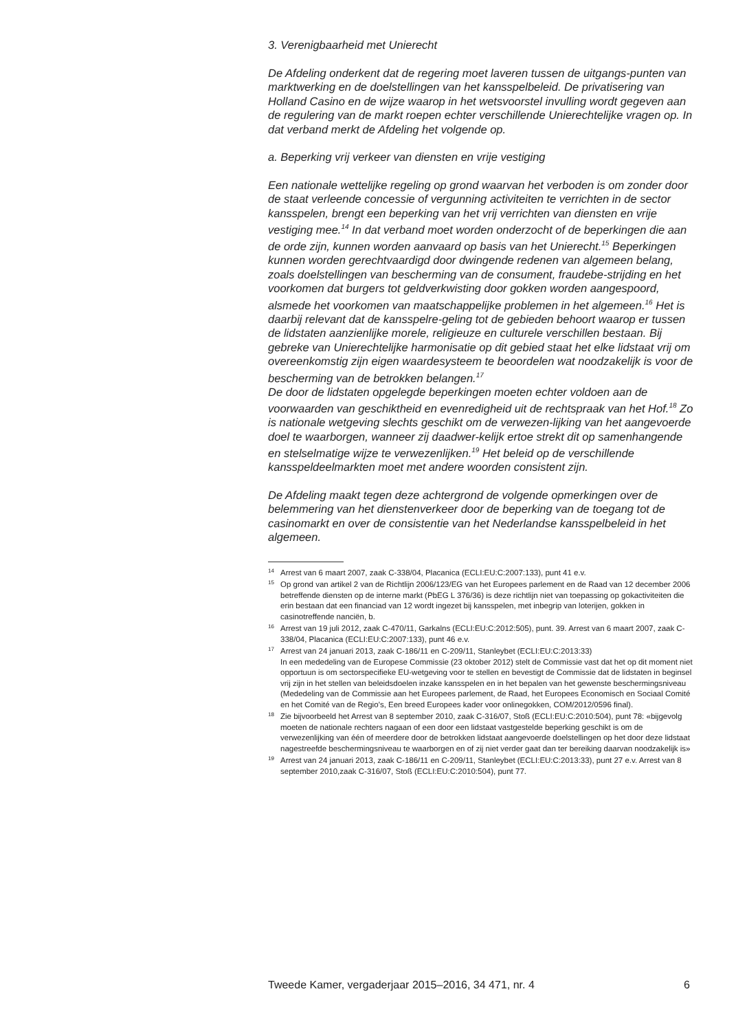3. Verenigbaarheid met Unierecht
De Afdeling onderkent dat de regering moet laveren tussen de uitgangs-punten van marktwerking en de doelstellingen van het kansspelbeleid. De privatisering van Holland Casino en de wijze waarop in het wetsvoorstel invulling wordt gegeven aan de regulering van de markt roepen echter verschillende Unierechtelijke vragen op. In dat verband merkt de Afdeling het volgende op.
a. Beperking vrij verkeer van diensten en vrije vestiging
Een nationale wettelijke regeling op grond waarvan het verboden is om zonder door de staat verleende concessie of vergunning activiteiten te verrichten in de sector kansspelen, brengt een beperking van het vrij verrichten van diensten en vrije vestiging mee.<sup>14</sup> In dat verband moet worden onderzocht of de beperkingen die aan de orde zijn, kunnen worden aanvaard op basis van het Unierecht.<sup>15</sup> Beperkingen kunnen worden gerechtvaardigd door dwingende redenen van algemeen belang, zoals doelstellingen van bescherming van de consument, fraudebe-strijding en het voorkomen dat burgers tot geldverkwisting door gokken worden aangespoord, alsmede het voorkomen van maatschappelijke problemen in het algemeen.<sup>16</sup> Het is daarbij relevant dat de kansspelre-geling tot de gebieden behoort waarop er tussen de lidstaten aanzienlijke morele, religieuze en culturele verschillen bestaan. Bij gebreke van Unierechtelijke harmonisatie op dit gebied staat het elke lidstaat vrij om overeenkomstig zijn eigen waardesysteem te beoordelen wat noodzakelijk is voor de bescherming van de betrokken belangen.<sup>17</sup>
De door de lidstaten opgelegde beperkingen moeten echter voldoen aan de voorwaarden van geschiktheid en evenredigheid uit de rechtspraak van het Hof.<sup>18</sup> Zo is nationale wetgeving slechts geschikt om de verwezen-lijking van het aangevoerde doel te waarborgen, wanneer zij daadwer-kelijk ertoe strekt dit op samenhangende en stelselmatige wijze te verwezenlijken.<sup>19</sup> Het beleid op de verschillende kansspeldeelmarkten moet met andere woorden consistent zijn.
De Afdeling maakt tegen deze achtergrond de volgende opmerkingen over de belemmering van het dienstenverkeer door de beperking van de toegang tot de casinomarkt en over de consistentie van het Nederlandse kansspelbeleid in het algemeen.
14 Arrest van 6 maart 2007, zaak C-338/04, Placanica (ECLI:EU:C:2007:133), punt 41 e.v.
15 Op grond van artikel 2 van de Richtlijn 2006/123/EG van het Europees parlement en de Raad van 12 december 2006 betreffende diensten op de interne markt (PbEG L 376/36) is deze richtlijn niet van toepassing op gokactiviteiten die erin bestaan dat een financiad van 12 wordt ingezet bij kansspelen, met inbegrip van loterijen, gokken in casinotreffende nanciën, b.
16 Arrest van 19 juli 2012, zaak C-470/11, Garkalns (ECLI:EU:C:2012:505), punt. 39. Arrest van 6 maart 2007, zaak C-338/04, Placanica (ECLI:EU:C:2007:133), punt 46 e.v.
17 Arrest van 24 januari 2013, zaak C-186/11 en C-209/11, Stanleybet (ECLI:EU:C:2013:33)
In een mededeling van de Europese Commissie (23 oktober 2012) stelt de Commissie vast dat het op dit moment niet opportuun is om sectorspecifieke EU-wetgeving voor te stellen en bevestigt de Commissie dat de lidstaten in beginsel vrij zijn in het stellen van beleidsdoelen inzake kansspelen en in het bepalen van het gewenste beschermingsniveau (Mededeling van de Commissie aan het Europees parlement, de Raad, het Europees Economisch en Sociaal Comité en het Comité van de Regio’s, Een breed Europees kader voor onlinegokken, COM/2012/0596 final).
18 Zie bijvoorbeeld het Arrest van 8 september 2010, zaak C-316/07, Stoß (ECLI:EU:C:2010:504), punt 78: «bijgevolg moeten de nationale rechters nagaan of een door een lidstaat vastgestelde beperking geschikt is om de verwezenlijking van één of meerdere door de betrokken lidstaat aangevoerde doelstellingen op het door deze lidstaat nagestreefde beschermingsniveau te waarborgen en of zij niet verder gaat dan ter bereiking daarvan noodzakelijk is»
19 Arrest van 24 januari 2013, zaak C-186/11 en C-209/11, Stanleybet (ECLI:EU:C:2013:33), punt 27 e.v. Arrest van 8 september 2010,zaak C-316/07, Stoß (ECLI:EU:C:2010:504), punt 77.
Tweede Kamer, vergaderjaar 2015–2016, 34 471, nr. 4 6